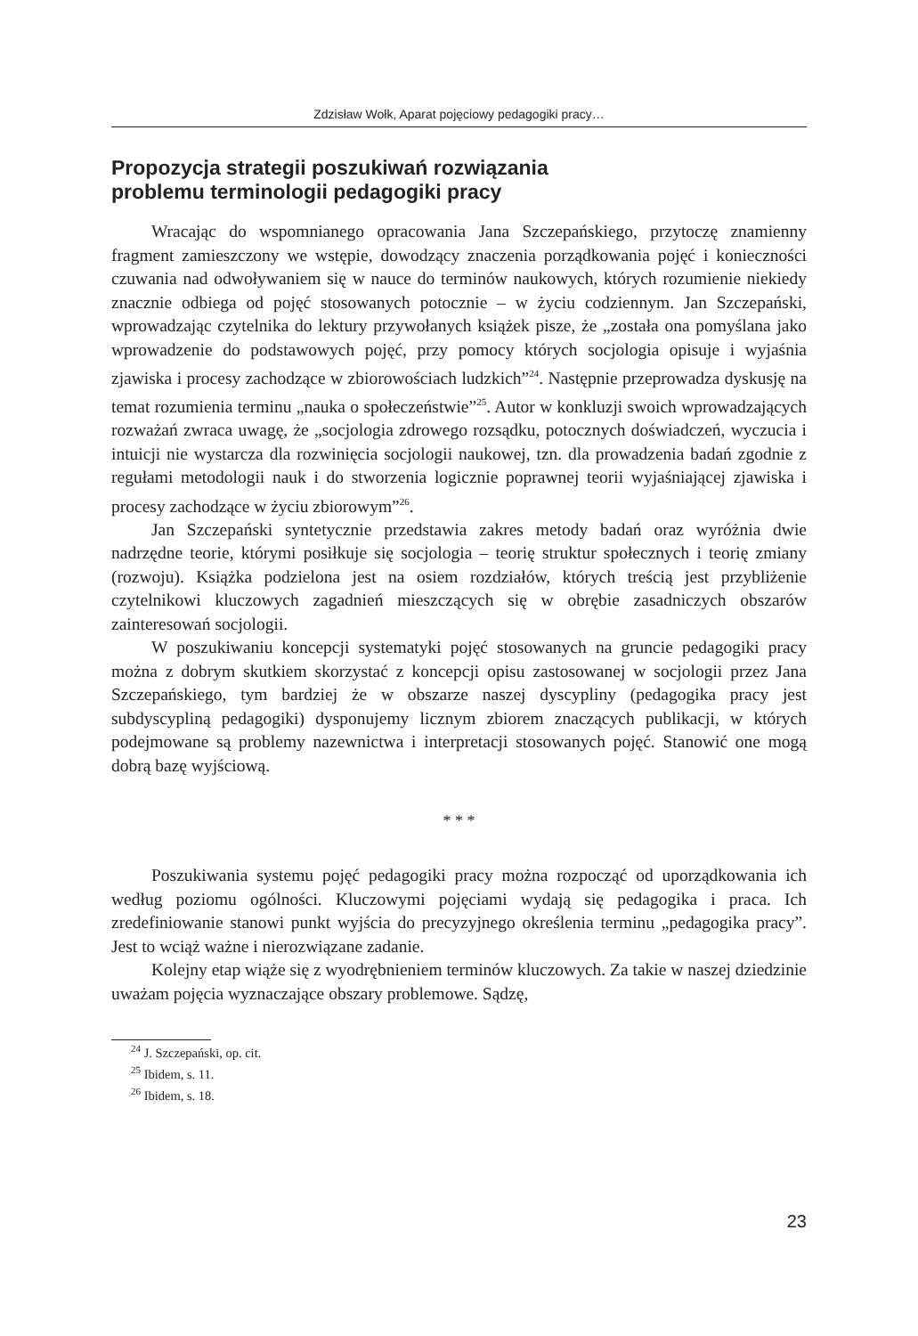Zdzisław Wołk, Aparat pojęciowy pedagogiki pracy…
Propozycja strategii poszukiwań rozwiązania
problemu terminologii pedagogiki pracy
Wracając do wspomnianego opracowania Jana Szczepańskiego, przytoczę znamienny fragment zamieszczony we wstępie, dowodzący znaczenia porządkowania pojęć i konieczności czuwania nad odwoływaniem się w nauce do terminów naukowych, których rozumienie niekiedy znacznie odbiega od pojęć stosowanych potocznie – w życiu codziennym. Jan Szczepański, wprowadzając czytelnika do lektury przywołanych książek pisze, że „została ona pomyślana jako wprowadzenie do podstawowych pojęć, przy pomocy których socjologia opisuje i wyjaśnia zjawiska i procesy zachodzące w zbiorowościach ludzkich”<sup>24</sup>. Następnie przeprowadza dyskusję na temat rozumienia terminu „nauka o społeczeństwie”<sup>25</sup>. Autor w konkluzji swoich wprowadzających rozważań zwraca uwagę, że „socjologia zdrowego rozsądku, potocznych doświadczeń, wyczucia i intuicji nie wystarcza dla rozwinięcia socjologii naukowej, tzn. dla prowadzenia badań zgodnie z regułami metodologii nauk i do stworzenia logicznie poprawnej teorii wyjaśniającej zjawiska i procesy zachodzące w życiu zbiorowym”<sup>26</sup>.
Jan Szczepański syntetycznie przedstawia zakres metody badań oraz wyróżnia dwie nadrzędne teorie, którymi posiłkuje się socjologia – teorię struktur społecznych i teorię zmiany (rozwoju). Książka podzielona jest na osiem rozdziałów, których treścią jest przybliżenie czytelnikowi kluczowych zagadnień mieszczących się w obrębie zasadniczych obszarów zainteresowań socjologii.
W poszukiwaniu koncepcji systematyki pojęć stosowanych na gruncie pedagogiki pracy można z dobrym skutkiem skorzystać z koncepcji opisu zastosowanej w socjologii przez Jana Szczepańskiego, tym bardziej że w obszarze naszej dyscypliny (pedagogika pracy jest subdyscypliną pedagogiki) dysponujemy licznym zbiorem znaczących publikacji, w których podejmowane są problemy nazewnictwa i interpretacji stosowanych pojęć. Stanowić one mogą dobrą bazę wyjściową.
* * *
Poszukiwania systemu pojęć pedagogiki pracy można rozpocząć od uporządkowania ich według poziomu ogólności. Kluczowymi pojęciami wydają się pedagogika i praca. Ich zredefiniowanie stanowi punkt wyjścia do precyzyjnego określenia terminu „pedagogika pracy”. Jest to wciąż ważne i nierozwiązane zadanie.
Kolejny etap wiąże się z wyodrębnieniem terminów kluczowych. Za takie w naszej dziedzinie uważam pojęcia wyznaczające obszary problemowe. Sądzę,
<sup>24</sup> J. Szczepański, op. cit.
<sup>25</sup> Ibidem, s. 11.
<sup>26</sup> Ibidem, s. 18.
23